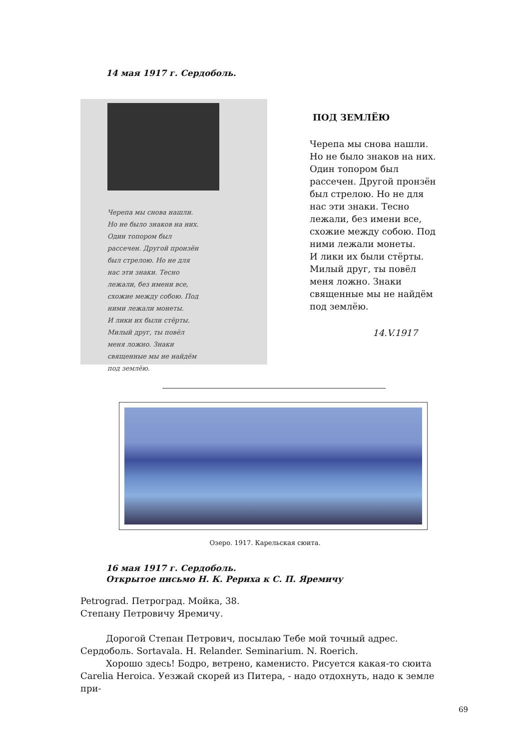14 мая 1917 г. Сердоболь.
Черепа мы снова нашли.
Но не было знаков на них.
Один топором был
рассечен. Другой пронзён
был стрелою. Но не для
нас эти знаки. Тесно
лежали, без имени все,
схожие между собою. Под
ними лежали монеты.
И лики их были стёрты.
Милый друг, ты повёл
меня ложно. Знаки
священные мы не найдём
под землёю.
ПОД ЗЕМЛЁЮ
Черепа мы снова нашли.
Но не было знаков на них.
Один топором был
рассечен. Другой пронзён
был стрелою. Но не для
нас эти знаки. Тесно
лежали, без имени все,
схожие между собою. Под
ними лежали монеты.
И лики их были стёрты.
Милый друг, ты повёл
меня ложно. Знаки
священные мы не найдём
под землёю.
14.V.1917
Озеро. 1917. Карельская сюита.
16 мая 1917 г. Сердоболь.
Открытое письмо Н. К. Рериха к С. П. Яремичу
Petrograd. Петроград. Мойка, 38.
Степану Петровичу Яремичу.
Дорогой Степан Петрович, посылаю Тебе мой точный адрес.
Сердоболь. Sortavala. H. Relander. Seminarium. N. Roerich.
Хорошо здесь! Бодро, ветрено, каменисто. Рисуется какая-то сюита
Carelia Heroica. Уезжай скорей из Питера, - надо отдохнуть, надо к земле при-
69